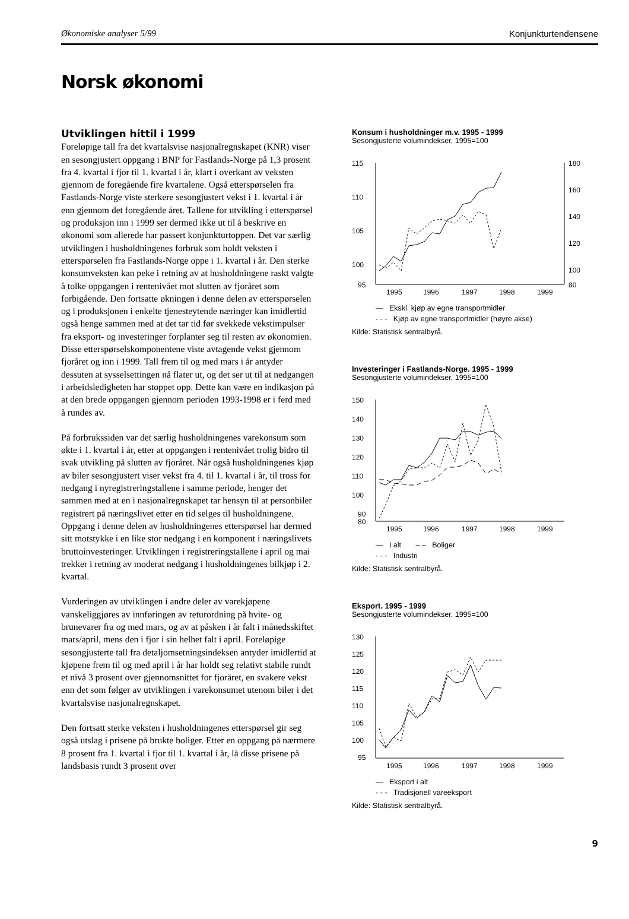Økonomiske analyser 5/99 Konjunkturtendensene
Norsk økonomi
Utviklingen hittil i 1999
Foreløpige tall fra det kvartalsvise nasjonalregnskapet (KNR) viser en sesongjustert oppgang i BNP for Fastlands-Norge på 1,3 prosent fra 4. kvartal i fjor til 1. kvartal i år, klart i overkant av veksten gjennom de foregående fire kvartalene. Også etterspørselen fra Fastlands-Norge viste sterkere sesongjustert vekst i 1. kvartal i år enn gjennom det foregående året. Tallene for utvikling i etterspørsel og produksjon inn i 1999 ser dermed ikke ut til å beskrive en økonomi som allerede har passert konjunkturtoppen. Det var særlig utviklingen i husholdningenes forbruk som holdt veksten i etterspørselen fra Fastlands-Norge oppe i 1. kvartal i år. Den sterke konsumveksten kan peke i retning av at husholdningene raskt valgte å tolke oppgangen i rentenivået mot slutten av fjoråret som forbigående. Den fortsatte økningen i denne delen av etterspørselen og i produksjonen i enkelte tjenesteytende næringer kan imidlertid også henge sammen med at det tar tid før svekkede vekstimpulser fra eksport- og investeringer forplanter seg til resten av økonomien. Disse etterspørselskomponentene viste avtagende vekst gjennom fjoråret og inn i 1999. Tall frem til og med mars i år antyder dessuten at sysselsettingen nå flater ut, og det ser ut til at nedgangen i arbeidsledigheten har stoppet opp. Dette kan være en indikasjon på at den brede oppgangen gjennom perioden 1993-1998 er i ferd med å rundes av.
På forbrukssiden var det særlig husholdningenes varekonsum som økte i 1. kvartal i år, etter at oppgangen i rentenivået trolig bidro til svak utvikling på slutten av fjoråret. Når også husholdningenes kjøp av biler sesongjustert viser vekst fra 4. til 1. kvartal i år, til tross for nedgang i nyregistreringstallene i samme periode, henger det sammen med at en i nasjonalregnskapet tar hensyn til at personbiler registrert på næringslivet etter en tid selges til husholdningene. Oppgang i denne delen av husholdningenes etterspørsel har dermed sitt motstykke i en like stor nedgang i en komponent i næringslivets bruttoinvesteringer. Utviklingen i registreringstallene i april og mai trekker i retning av moderat nedgang i husholdningenes bilkjøp i 2. kvartal.
Vurderingen av utviklingen i andre deler av varekjøpene vanskeliggjøres av innføringen av returordning på hvite- og brunevarer fra og med mars, og av at påsken i år falt i månedsskiftet mars/april, mens den i fjor i sin helhet falt i april. Foreløpige sesongjusterte tall fra detaljomsetningsindeksen antyder imidlertid at kjøpene frem til og med april i år har holdt seg relativt stabile rundt et nivå 3 prosent over gjennomsnittet for fjoråret, en svakere vekst enn det som følger av utviklingen i varekonsumet utenom biler i det kvartalsvise nasjonalregnskapet.
Den fortsatt sterke veksten i husholdningenes etterspørsel gir seg også utslag i prisene på brukte boliger. Etter en oppgang på nærmere 8 prosent fra 1. kvartal i fjor til 1. kvartal i år, lå disse prisene på landsbasis rundt 3 prosent over
Konsum i husholdninger m.v. 1995 - 1999
Sesongjusterte volumindekser, 1995=100
115
110
105
100
95
180
160
140
120
100
80
1995
1996
1997
1998
1999
— Ekskl. kjøp av egne transportmidler
- - - Kjøp av egne transportmidler (høyre akse)
Kilde: Statistisk sentralbyrå.
Investeringer i Fastlands-Norge. 1995 - 1999
Sesongjusterte volumindekser, 1995=100
150
140
130
120
110
100
90
80
1995
1996
1997
1998
1999
— I alt – – Boliger
- - - Industri
Kilde: Statistisk sentralbyrå.
Eksport. 1995 - 1999
Sesongjusterte volumindekser, 1995=100
130
125
120
115
110
105
100
95
1995
1996
1997
1998
1999
— Eksport i alt
- - - Tradisjonell vareeksport
Kilde: Statistisk sentralbyrå.
9